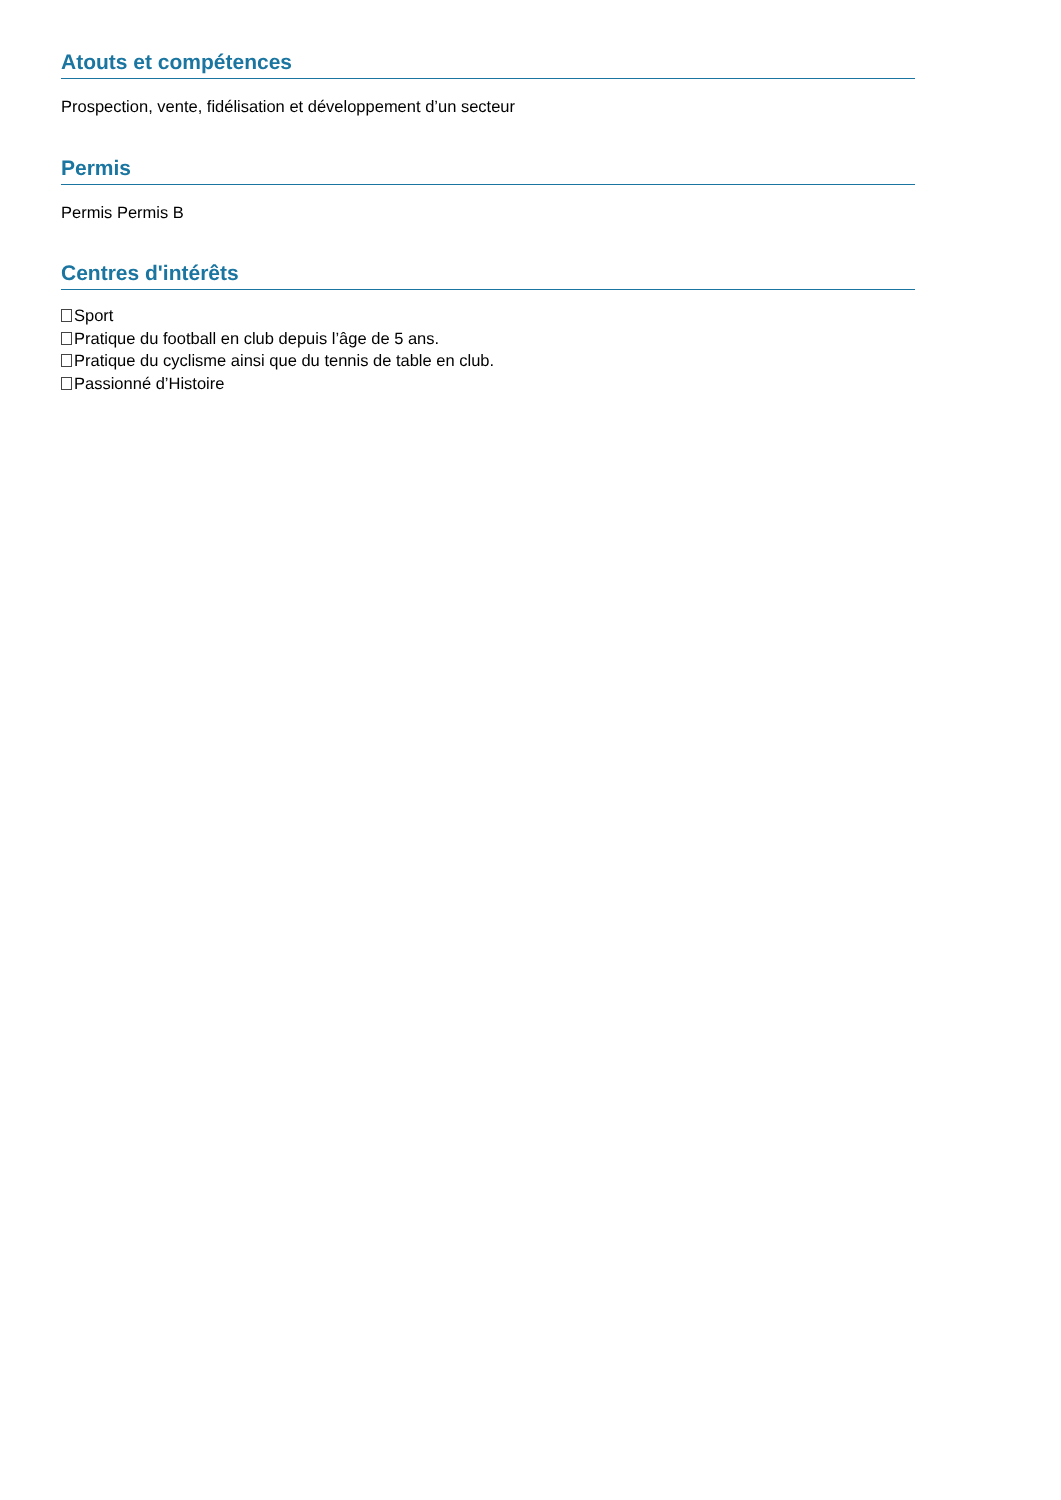Atouts et compétences
Prospection, vente, fidélisation et développement d’un secteur
Permis
Permis Permis B
Centres d'intérêts
Sport
Pratique du football en club depuis l’âge de 5 ans.
Pratique du cyclisme ainsi que du tennis de table en club.
Passionné d’Histoire